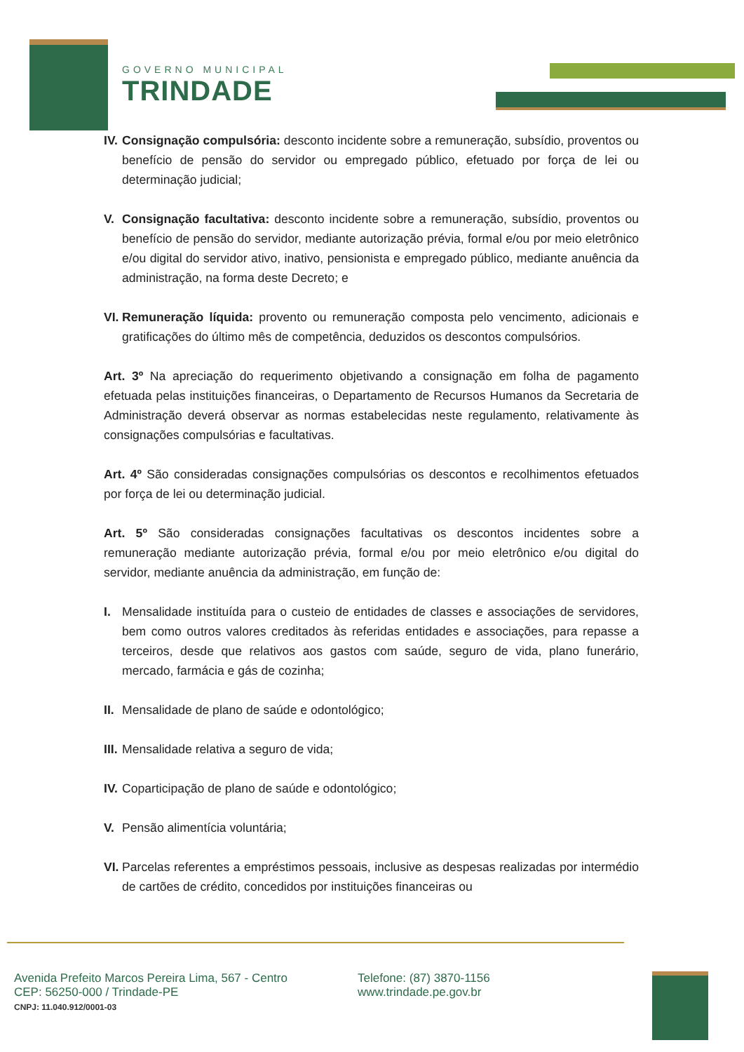GOVERNO MUNICIPAL
TRINDADE
IV. Consignação compulsória: desconto incidente sobre a remuneração, subsídio, proventos ou benefício de pensão do servidor ou empregado público, efetuado por força de lei ou determinação judicial;
V. Consignação facultativa: desconto incidente sobre a remuneração, subsídio, proventos ou benefício de pensão do servidor, mediante autorização prévia, formal e/ou por meio eletrônico e/ou digital do servidor ativo, inativo, pensionista e empregado público, mediante anuência da administração, na forma deste Decreto; e
VI. Remuneração líquida: provento ou remuneração composta pelo vencimento, adicionais e gratificações do último mês de competência, deduzidos os descontos compulsórios.
Art. 3º Na apreciação do requerimento objetivando a consignação em folha de pagamento efetuada pelas instituições financeiras, o Departamento de Recursos Humanos da Secretaria de Administração deverá observar as normas estabelecidas neste regulamento, relativamente às consignações compulsórias e facultativas.
Art. 4º São consideradas consignações compulsórias os descontos e recolhimentos efetuados por força de lei ou determinação judicial.
Art. 5º São consideradas consignações facultativas os descontos incidentes sobre a remuneração mediante autorização prévia, formal e/ou por meio eletrônico e/ou digital do servidor, mediante anuência da administração, em função de:
I. Mensalidade instituída para o custeio de entidades de classes e associações de servidores, bem como outros valores creditados às referidas entidades e associações, para repasse a terceiros, desde que relativos aos gastos com saúde, seguro de vida, plano funerário, mercado, farmácia e gás de cozinha;
II. Mensalidade de plano de saúde e odontológico;
III. Mensalidade relativa a seguro de vida;
IV. Coparticipação de plano de saúde e odontológico;
V. Pensão alimentícia voluntária;
VI. Parcelas referentes a empréstimos pessoais, inclusive as despesas realizadas por intermédio de cartões de crédito, concedidos por instituições financeiras ou
Avenida Prefeito Marcos Pereira Lima, 567 - Centro
CEP: 56250-000 / Trindade-PE
CNPJ: 11.040.912/0001-03
Telefone: (87) 3870-1156
www.trindade.pe.gov.br